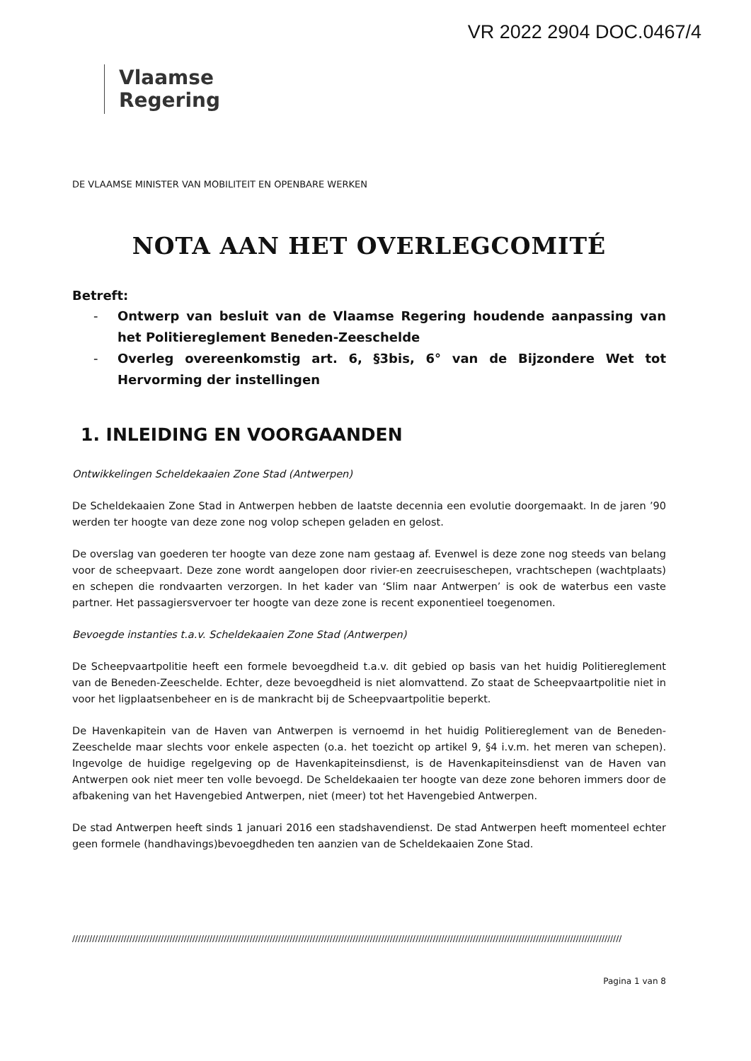VR 2022 2904 DOC.0467/4
Vlaamse
Regering
DE VLAAMSE MINISTER VAN MOBILITEIT EN OPENBARE WERKEN
NOTA AAN HET OVERLEGCOMITÉ
Betreft:
- Ontwerp van besluit van de Vlaamse Regering houdende aanpassing van het Politiereglement Beneden-Zeeschelde
- Overleg overeenkomstig art. 6, §3bis, 6° van de Bijzondere Wet tot Hervorming der instellingen
1. INLEIDING EN VOORGAANDEN
Ontwikkelingen Scheldekaaien Zone Stad (Antwerpen)
De Scheldekaaien Zone Stad in Antwerpen hebben de laatste decennia een evolutie doorgemaakt. In de jaren ’90 werden ter hoogte van deze zone nog volop schepen geladen en gelost.
De overslag van goederen ter hoogte van deze zone nam gestaag af. Evenwel is deze zone nog steeds van belang voor de scheepvaart. Deze zone wordt aangelopen door rivier-en zeecruiseschepen, vrachtschepen (wachtplaats) en schepen die rondvaarten verzorgen. In het kader van ‘Slim naar Antwerpen’ is ook de waterbus een vaste partner. Het passagiersvervoer ter hoogte van deze zone is recent exponentieel toegenomen.
Bevoegde instanties t.a.v. Scheldekaaien Zone Stad (Antwerpen)
De Scheepvaartpolitie heeft een formele bevoegdheid t.a.v. dit gebied op basis van het huidig Politiereglement van de Beneden-Zeeschelde. Echter, deze bevoegdheid is niet alomvattend. Zo staat de Scheepvaartpolitie niet in voor het ligplaatsenbeheer en is de mankracht bij de Scheepvaartpolitie beperkt.
De Havenkapitein van de Haven van Antwerpen is vernoemd in het huidig Politiereglement van de Beneden-Zeeschelde maar slechts voor enkele aspecten (o.a. het toezicht op artikel 9, §4 i.v.m. het meren van schepen). Ingevolge de huidige regelgeving op de Havenkapiteinsdienst, is de Havenkapiteinsdienst van de Haven van Antwerpen ook niet meer ten volle bevoegd. De Scheldekaaien ter hoogte van deze zone behoren immers door de afbakening van het Havengebied Antwerpen, niet (meer) tot het Havengebied Antwerpen.
De stad Antwerpen heeft sinds 1 januari 2016 een stadshavendienst. De stad Antwerpen heeft momenteel echter geen formele (handhavings)bevoegdheden ten aanzien van de Scheldekaaien Zone Stad.
////////////////////////////////////////////////////////////////////////////////////////////////////////////////////////////////////////////////////////////////////////////////////////////////
Pagina 1 van 8